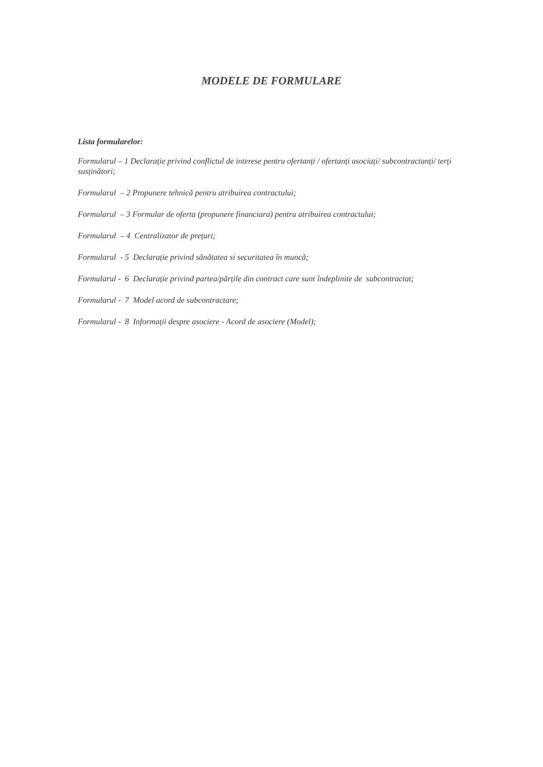MODELE DE FORMULARE
Lista formularelor:
Formularul – 1 Declarație privind conflictul de interese pentru ofertanți / ofertanți asociați/ subcontractanți/ terți susținători;
Formularul – 2 Propunere tehnică pentru atribuirea contractului;
Formularul – 3 Formular de oferta (propunere financiara) pentru atribuirea contractului;
Formularul – 4 Centralizator de prețuri;
Formularul - 5 Declarație privind sănătatea si securitatea în muncă;
Formularul - 6 Declarație privind partea/părțile din contract care sunt îndeplinite de subcontractat;
Formularul - 7 Model acord de subcontractare;
Formularul - 8 Informații despre asociere - Acord de asociere (Model);